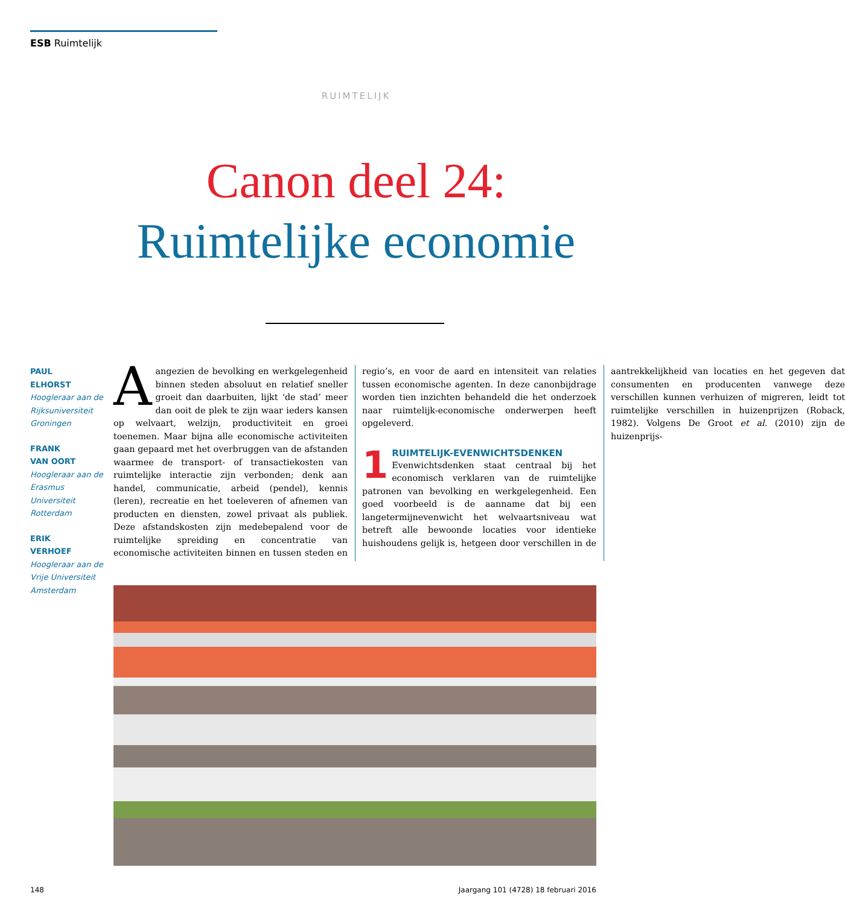ESB Ruimtelijk
RUIMTELIJK
Canon deel 24:
Ruimtelijke economie
PAUL
ELHORST
Hoogleraar aan de Rijksuniversiteit Groningen
FRANK
VAN OORT
Hoogleraar aan de Erasmus Universiteit Rotterdam
ERIK
VERHOEF
Hoogleraar aan de Vrije Universiteit Amsterdam
Aangezien de bevolking en werkgelegenheid binnen steden absoluut en relatief sneller groeit dan daarbuiten, lijkt ‘de stad’ meer dan ooit de plek te zijn waar ieders kansen op welvaart, welzijn, productiviteit en groei toenemen. Maar bijna alle economische activiteiten gaan gepaard met het overbruggen van de afstanden waarmee de transport- of transactiekosten van ruimtelijke interactie zijn verbonden; denk aan handel, communicatie, arbeid (pendel), kennis (leren), recreatie en het toeleveren of afnemen van producten en diensten, zowel privaat als publiek. Deze afstandskosten zijn medebepalend voor de ruimtelijke spreiding en concentratie van economische activiteiten binnen en tussen steden en regio’s, en voor de aard en intensiteit van relaties tussen economische agenten. In deze canonbijdrage worden tien inzichten behandeld die het onderzoek naar ruimtelijk-economische onderwerpen heeft opgeleverd.
1 RUIMTELIJK-EVENWICHTSDENKEN
Evenwichtsdenken staat centraal bij het economisch verklaren van de ruimtelijke patronen van bevolking en werkgelegenheid. Een goed voorbeeld is de aanname dat bij een langetermijnevenwicht het welvaartsniveau wat betreft alle bewoonde locaties voor identieke huishoudens gelijk is, hetgeen door verschillen in de aantrekkelijkheid van locaties en het gegeven dat consumenten en producenten vanwege deze verschillen kunnen verhuizen of migreren, leidt tot ruimtelijke verschillen in huizenprijzen (Roback, 1982). Volgens De Groot et al. (2010) zijn de huizenprijs-
148
Jaargang 101 (4728) 18 februari 2016